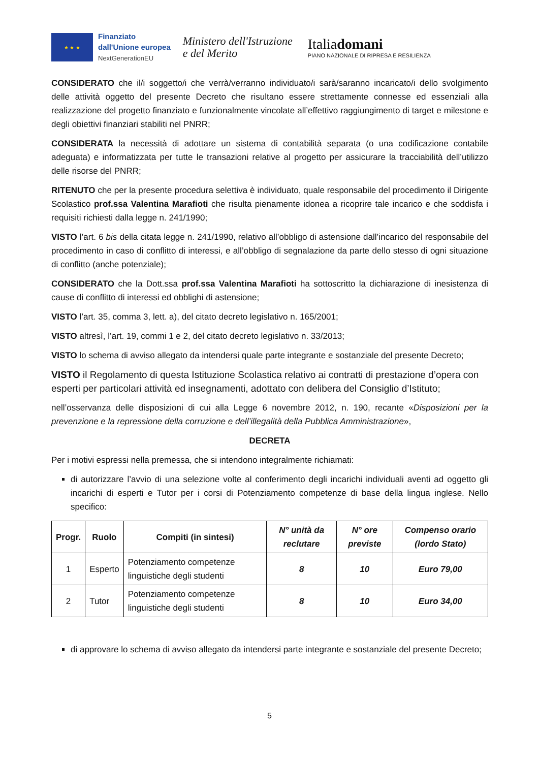★ ★ ★
Finanziato
dall'Unione europea
NextGenerationEU
Ministero dell'Istruzione
e del Merito
Italiadomani
PIANO NAZIONALE DI RIPRESA E RESILIENZA
CONSIDERATO che il/i soggetto/i che verrà/verranno individuato/i sarà/saranno incaricato/i dello svolgimento delle attività oggetto del presente Decreto che risultano essere strettamente connesse ed essenziali alla realizzazione del progetto finanziato e funzionalmente vincolate all’effettivo raggiungimento di target e milestone e degli obiettivi finanziari stabiliti nel PNRR;
CONSIDERATA la necessità di adottare un sistema di contabilità separata (o una codificazione contabile adeguata) e informatizzata per tutte le transazioni relative al progetto per assicurare la tracciabilità dell’utilizzo delle risorse del PNRR;
RITENUTO che per la presente procedura selettiva è individuato, quale responsabile del procedimento il Dirigente Scolastico prof.ssa Valentina Marafioti che risulta pienamente idonea a ricoprire tale incarico e che soddisfa i requisiti richiesti dalla legge n. 241/1990;
VISTO l’art. 6 bis della citata legge n. 241/1990, relativo all’obbligo di astensione dall’incarico del responsabile del procedimento in caso di conflitto di interessi, e all’obbligo di segnalazione da parte dello stesso di ogni situazione di conflitto (anche potenziale);
CONSIDERATO che la Dott.ssa prof.ssa Valentina Marafioti ha sottoscritto la dichiarazione di inesistenza di cause di conflitto di interessi ed obblighi di astensione;
VISTO l’art. 35, comma 3, lett. a), del citato decreto legislativo n. 165/2001;
VISTO altresì, l’art. 19, commi 1 e 2, del citato decreto legislativo n. 33/2013;
VISTO lo schema di avviso allegato da intendersi quale parte integrante e sostanziale del presente Decreto;
VISTO il Regolamento di questa Istituzione Scolastica relativo ai contratti di prestazione d’opera con esperti per particolari attività ed insegnamenti, adottato con delibera del Consiglio d’Istituto;
nell’osservanza delle disposizioni di cui alla Legge 6 novembre 2012, n. 190, recante «Disposizioni per la prevenzione e la repressione della corruzione e dell’illegalità della Pubblica Amministrazione»,
DECRETA
Per i motivi espressi nella premessa, che si intendono integralmente richiamati:
di autorizzare l’avvio di una selezione volte al conferimento degli incarichi individuali aventi ad oggetto gli incarichi di esperti e Tutor per i corsi di Potenziamento competenze di base della lingua inglese. Nello specifico:
| Progr. | Ruolo | Compiti (in sintesi) | N° unità da reclutare | N° ore previste | Compenso orario (lordo Stato) |
| --- | --- | --- | --- | --- | --- |
| 1 | Esperto | Potenziamento competenze linguistiche degli studenti | 8 | 10 | Euro 79,00 |
| 2 | Tutor | Potenziamento competenze linguistiche degli studenti | 8 | 10 | Euro 34,00 |
di approvare lo schema di avviso allegato da intendersi parte integrante e sostanziale del presente Decreto;
5